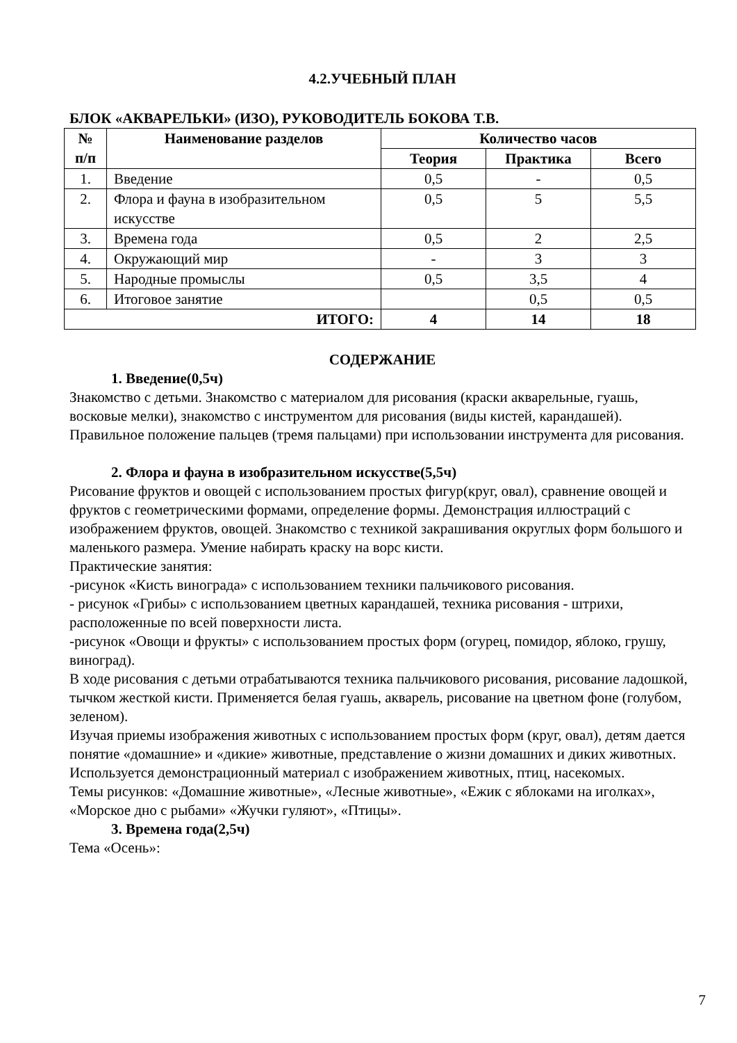4.2.УЧЕБНЫЙ ПЛАН
БЛОК «АКВАРЕЛЬКИ» (ИЗО), РУКОВОДИТЕЛЬ БОКОВА Т.В.
| № п/п | Наименование разделов | Количество часов | | |
| --- | --- | --- | --- | --- |
| | | Теория | Практика | Всего |
| 1. | Введение | 0,5 | - | 0,5 |
| 2. | Флора и фауна в изобразительном искусстве | 0,5 | 5 | 5,5 |
| 3. | Времена года | 0,5 | 2 | 2,5 |
| 4. | Окружающий мир | - | 3 | 3 |
| 5. | Народные промыслы | 0,5 | 3,5 | 4 |
| 6. | Итоговое занятие | | 0,5 | 0,5 |
| ИТОГО: | | 4 | 14 | 18 |
СОДЕРЖАНИЕ
1. Введение(0,5ч)
Знакомство с детьми. Знакомство с материалом для рисования (краски акварельные, гуашь, восковые мелки), знакомство с инструментом для рисования (виды кистей, карандашей). Правильное положение пальцев (тремя пальцами) при использовании инструмента для рисования.
2. Флора и фауна в изобразительном искусстве(5,5ч)
Рисование фруктов и овощей с использованием простых фигур(круг, овал), сравнение овощей и фруктов с геометрическими формами, определение формы. Демонстрация иллюстраций с изображением фруктов, овощей. Знакомство с техникой закрашивания округлых форм большого и маленького размера. Умение набирать краску на ворс кисти.
Практические занятия:
-рисунок «Кисть винограда» с использованием техники пальчикового рисования.
- рисунок «Грибы» с использованием цветных карандашей, техника рисования - штрихи, расположенные по всей поверхности листа.
-рисунок «Овощи и фрукты» с использованием простых форм (огурец, помидор, яблоко, грушу, виноград).
В ходе рисования с детьми отрабатываются техника пальчикового рисования, рисование ладошкой, тычком жесткой кисти. Применяется белая гуашь, акварель, рисование на цветном фоне (голубом, зеленом).
Изучая приемы изображения животных с использованием простых форм (круг, овал), детям дается понятие «домашние» и «дикие» животные, представление о жизни домашних и диких животных. Используется демонстрационный материал с изображением животных, птиц, насекомых.
Темы рисунков: «Домашние животные», «Лесные животные», «Ежик с яблоками на иголках», «Морское дно с рыбами» «Жучки гуляют», «Птицы».
3. Времена года(2,5ч)
Тема «Осень»:
7